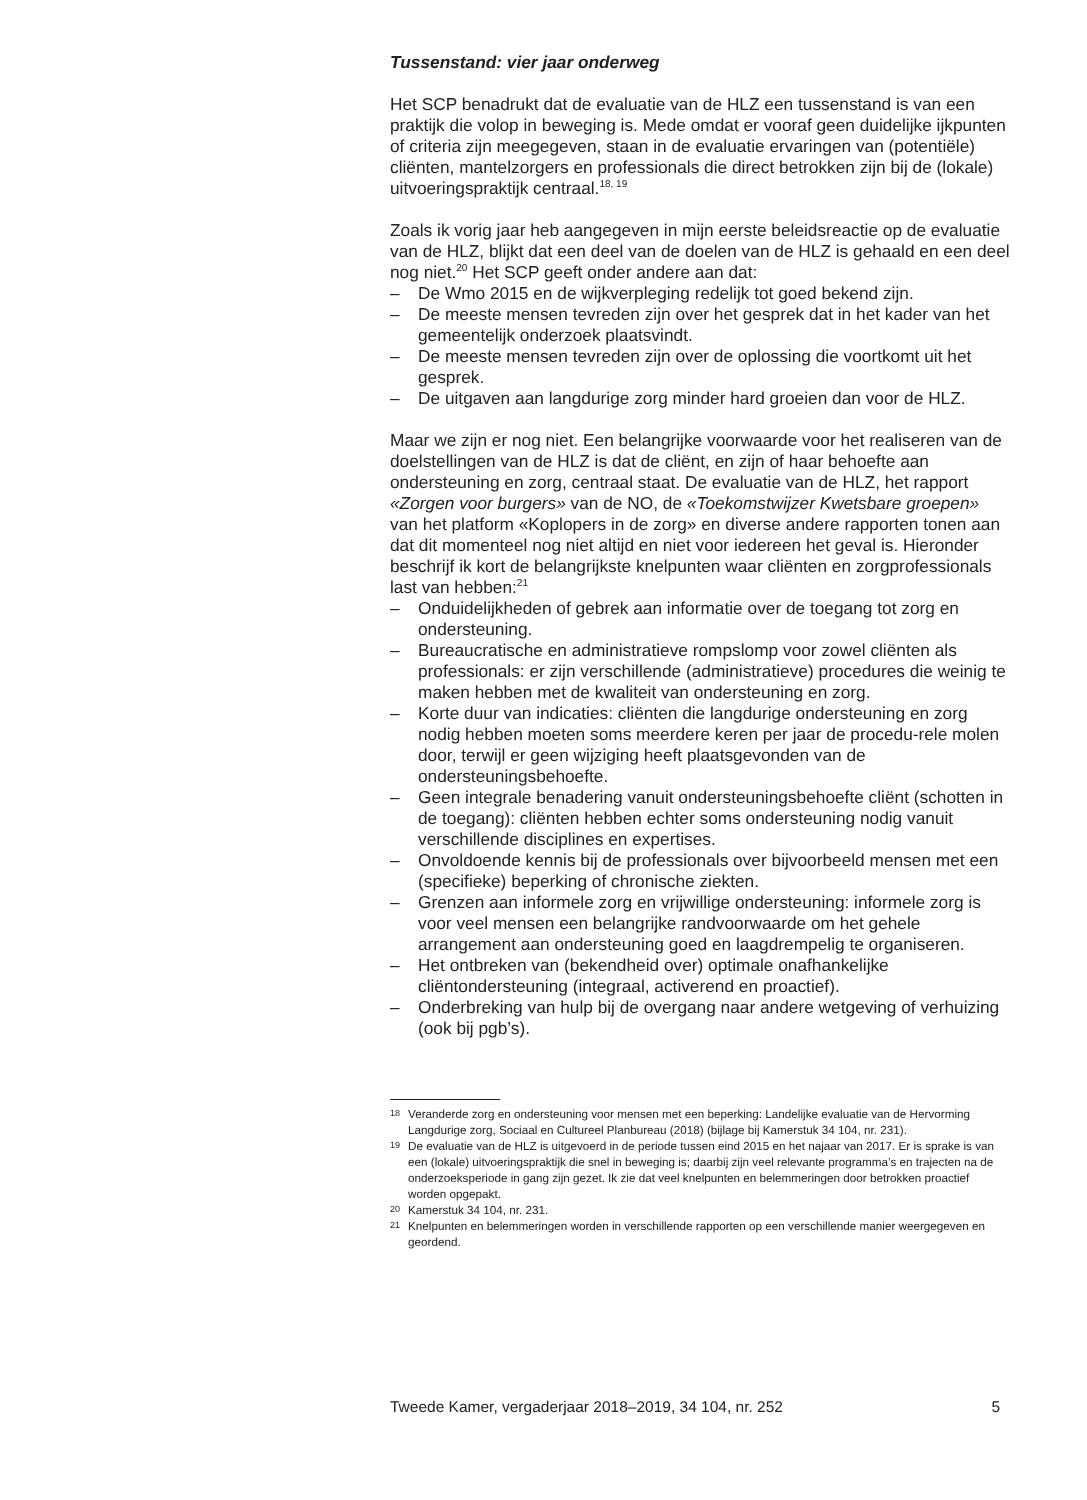Tussenstand: vier jaar onderweg
Het SCP benadrukt dat de evaluatie van de HLZ een tussenstand is van een praktijk die volop in beweging is. Mede omdat er vooraf geen duidelijke ijkpunten of criteria zijn meegegeven, staan in de evaluatie ervaringen van (potentiële) cliënten, mantelzorgers en professionals die direct betrokken zijn bij de (lokale) uitvoeringspraktijk centraal.<sup>18, 19</sup>
Zoals ik vorig jaar heb aangegeven in mijn eerste beleidsreactie op de evaluatie van de HLZ, blijkt dat een deel van de doelen van de HLZ is gehaald en een deel nog niet.<sup>20</sup> Het SCP geeft onder andere aan dat:
– De Wmo 2015 en de wijkverpleging redelijk tot goed bekend zijn.
– De meeste mensen tevreden zijn over het gesprek dat in het kader van het gemeentelijk onderzoek plaatsvindt.
– De meeste mensen tevreden zijn over de oplossing die voortkomt uit het gesprek.
– De uitgaven aan langdurige zorg minder hard groeien dan voor de HLZ.
Maar we zijn er nog niet. Een belangrijke voorwaarde voor het realiseren van de doelstellingen van de HLZ is dat de cliënt, en zijn of haar behoefte aan ondersteuning en zorg, centraal staat. De evaluatie van de HLZ, het rapport «Zorgen voor burgers» van de NO, de «Toekomstwijzer Kwetsbare groepen» van het platform «Koplopers in de zorg» en diverse andere rapporten tonen aan dat dit momenteel nog niet altijd en niet voor iedereen het geval is. Hieronder beschrijf ik kort de belangrijkste knelpunten waar cliënten en zorgprofessionals last van hebben:<sup>21</sup>
– Onduidelijkheden of gebrek aan informatie over de toegang tot zorg en ondersteuning.
– Bureaucratische en administratieve rompslomp voor zowel cliënten als professionals: er zijn verschillende (administratieve) procedures die weinig te maken hebben met de kwaliteit van ondersteuning en zorg.
– Korte duur van indicaties: cliënten die langdurige ondersteuning en zorg nodig hebben moeten soms meerdere keren per jaar de procedu-rele molen door, terwijl er geen wijziging heeft plaatsgevonden van de ondersteuningsbehoefte.
– Geen integrale benadering vanuit ondersteuningsbehoefte cliënt (schotten in de toegang): cliënten hebben echter soms ondersteuning nodig vanuit verschillende disciplines en expertises.
– Onvoldoende kennis bij de professionals over bijvoorbeeld mensen met een (specifieke) beperking of chronische ziekten.
– Grenzen aan informele zorg en vrijwillige ondersteuning: informele zorg is voor veel mensen een belangrijke randvoorwaarde om het gehele arrangement aan ondersteuning goed en laagdrempelig te organiseren.
– Het ontbreken van (bekendheid over) optimale onafhankelijke cliëntondersteuning (integraal, activerend en proactief).
– Onderbreking van hulp bij de overgang naar andere wetgeving of verhuizing (ook bij pgb’s).
<sup>18</sup> Veranderde zorg en ondersteuning voor mensen met een beperking: Landelijke evaluatie van de Hervorming Langdurige zorg, Sociaal en Cultureel Planbureau (2018) (bijlage bij Kamerstuk 34 104, nr. 231).
<sup>19</sup> De evaluatie van de HLZ is uitgevoerd in de periode tussen eind 2015 en het najaar van 2017. Er is sprake is van een (lokale) uitvoeringspraktijk die snel in beweging is; daarbij zijn veel relevante programma’s en trajecten na de onderzoeksperiode in gang zijn gezet. Ik zie dat veel knelpunten en belemmeringen door betrokken proactief worden opgepakt.
<sup>20</sup> Kamerstuk 34 104, nr. 231.
<sup>21</sup> Knelpunten en belemmeringen worden in verschillende rapporten op een verschillende manier weergegeven en geordend.
Tweede Kamer, vergaderjaar 2018–2019, 34 104, nr. 252 5